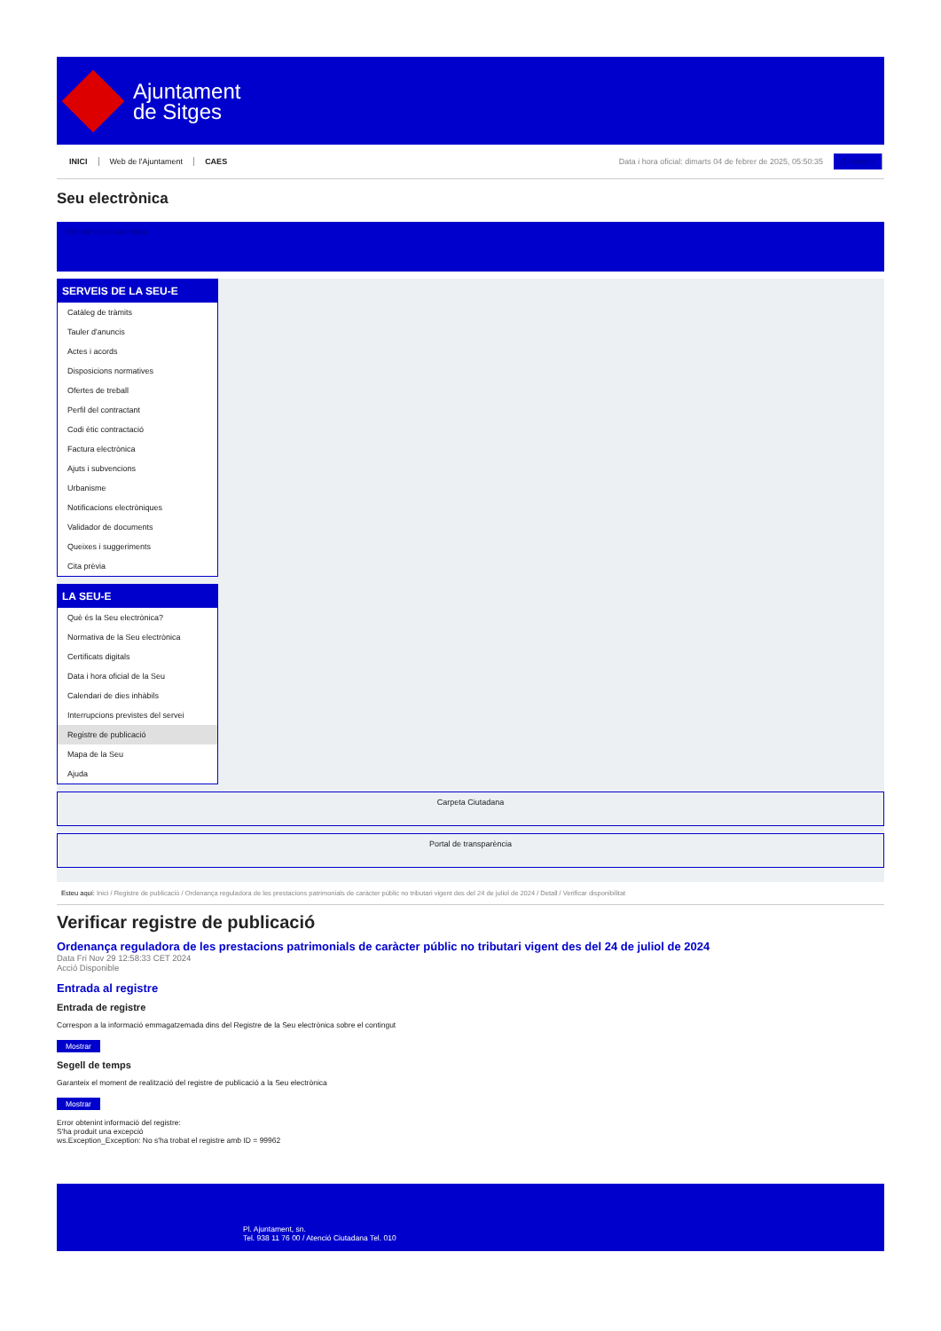Ajuntament
de Sitges
INICI Web de l'Ajuntament CAES Data i hora oficial: dimarts 04 de febrer de 2025, 05:50:35 Directoris
Seu electrònica
Obtenir còpia autèntica
SERVEIS DE LA SEU-E
Catàleg de tràmits
Tauler d'anuncis
Actes i acords
Disposicions normatives
Ofertes de treball
Perfil del contractant
Codi ètic contractació
Factura electrònica
Ajuts i subvencions
Urbanisme
Notificacions electròniques
Validador de documents
Queixes i suggeriments
Cita prèvia
LA SEU-E
Què és la Seu electrònica?
Normativa de la Seu electrònica
Certificats digitals
Data i hora oficial de la Seu
Calendari de dies inhàbils
Interrupcions previstes del servei
Registre de publicació
Mapa de la Seu
Ajuda
Carpeta Ciutadana
Portal de transparència
Esteu aquí: Inici / Registre de publicació / Ordenança reguladora de les prestacions patrimonials de caràcter públic no tributari vigent des del 24 de juliol de 2024 / Detall / Verificar disponibilitat
Verificar registre de publicació
Ordenança reguladora de les prestacions patrimonials de caràcter públic no tributari vigent des del 24 de juliol de 2024
Data Fri Nov 29 12:58:33 CET 2024
Acció Disponible
Entrada al registre
Entrada de registre
Correspon a la informació emmagatzemada dins del Registre de la Seu electrònica sobre el contingut
Mostrar
Segell de temps
Garanteix el moment de realització del registre de publicació a la Seu electrònica
Mostrar
Error obtenint informació del registre:
S'ha produit una excepció
ws.Exception_Exception: No s'ha trobat el registre amb ID = 99962
Pl. Ajuntament, sn.
Tel. 938 11 76 00 / Atenció Ciutadana Tel. 010